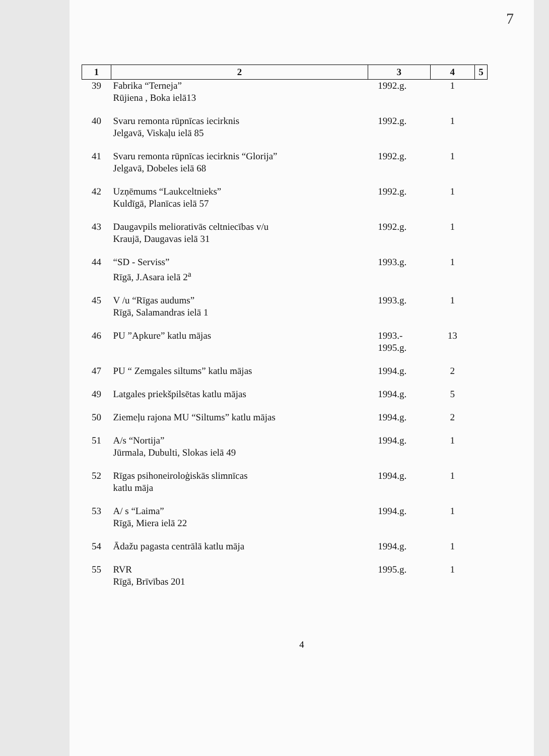7
| 1 | 2 | 3 | 4 | 5 |
| --- | --- | --- | --- | --- |
| 39 | Fabrika “Terneja” Rūjiena , Boka ielā13 | 1992.g. | 1 | |
| 40 | Svaru remonta rūpnīcas iecirknis Jelgavā, Viskaļu ielā 85 | 1992.g. | 1 | |
| 41 | Svaru remonta rūpnīcas iecirknis “Glorija” Jelgavā, Dobeles ielā 68 | 1992.g. | 1 | |
| 42 | Uzņēmums “Laukceltnieks” Kuldīgā, Planīcas ielā 57 | 1992.g. | 1 | |
| 43 | Daugavpils meliorativās celtniecības v/u Kraujā, Daugavas ielā 31 | 1992.g. | 1 | |
| 44 | “SD - Serviss” Rīgā, J.Asara ielā 2<sup>a</sup> | 1993.g. | 1 | |
| 45 | V /u “Rīgas audums” Rīgā, Salamandras ielā 1 | 1993.g. | 1 | |
| 46 | PU ”Apkure” katlu mājas | 1993.- 1995.g. | 13 | |
| 47 | PU “ Zemgales siltums” katlu mājas | 1994.g. | 2 | |
| 49 | Latgales priekšpilsētas katlu mājas | 1994.g. | 5 | |
| 50 | Ziemeļu rajona MU “Siltums” katlu mājas | 1994.g. | 2 | |
| 51 | A/s “Nortija” Jūrmala, Dubulti, Slokas ielā 49 | 1994.g. | 1 | |
| 52 | Rīgas psihoneiroloģiskās slimnīcas katlu māja | 1994.g. | 1 | |
| 53 | A/ s “Laima” Rīgā, Miera ielā 22 | 1994.g. | 1 | |
| 54 | Ādažu pagasta centrālā katlu māja | 1994.g. | 1 | |
| 55 | RVR Rīgā, Brīvības 201 | 1995.g. | 1 | |
4